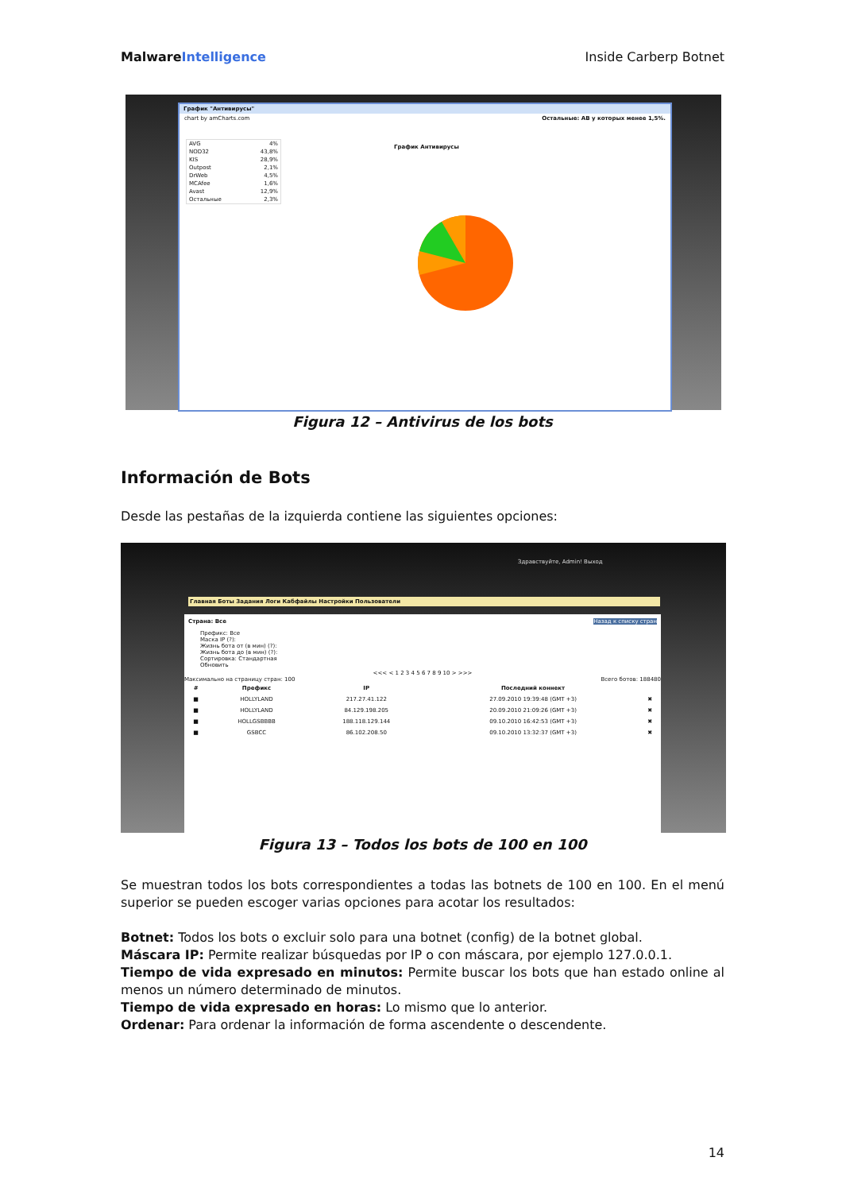MalwareIntelligence Inside Carberp Botnet
График "Антивирусы"
chart by amCharts.com Остальные: АВ у которых менее 1,5%.
AVG 4%
NOD32 43,8%
KIS 28,9%
Outpost 2,1%
DrWeb 4,5%
MCAfee 1,6%
Avast 12,9%
Остальные 2,3%
График Антивирусы
Figura 12 – Antivirus de los bots
Información de Bots
Desde las pestañas de la izquierda contiene las siguientes opciones:
Здравствуйте, Admin! Выход
Главная Боты Задания Логи Кабфайлы Настройки Пользователи
Страна: Все Назад к списку стран
Префикс: Все
Маска IP (?):
Жизнь бота от (в мин) (?):
Жизнь бота до (в мин) (?):
Сортировка: Стандартная
Обновить
<<< < 1 2 3 4 5 6 7 8 9 10 > >>>
Максимально на страницу стран: 100 Всего ботов: 188480
| # | Префикс | IP | Последний коннект | |
| --- | --- | --- | --- | --- |
| ■ | HOLLYLAND | 217.27.41.122 | 27.09.2010 19:39:48 (GMT +3) | ✖ |
| ■ | HOLLYLAND | 84.129.198.205 | 20.09.2010 21:09:26 (GMT +3) | ✖ |
| ■ | HOLLGSBBBB | 188.118.129.144 | 09.10.2010 16:42:53 (GMT +3) | ✖ |
| ■ | GSBCC | 86.102.208.50 | 09.10.2010 13:32:37 (GMT +3) | ✖ |
Figura 13 – Todos los bots de 100 en 100
Se muestran todos los bots correspondientes a todas las botnets de 100 en 100. En el menú superior se pueden escoger varias opciones para acotar los resultados:
Botnet: Todos los bots o excluir solo para una botnet (config) de la botnet global.
Máscara IP: Permite realizar búsquedas por IP o con máscara, por ejemplo 127.0.0.1.
Tiempo de vida expresado en minutos: Permite buscar los bots que han estado online al menos un número determinado de minutos.
Tiempo de vida expresado en horas: Lo mismo que lo anterior.
Ordenar: Para ordenar la información de forma ascendente o descendente.
14